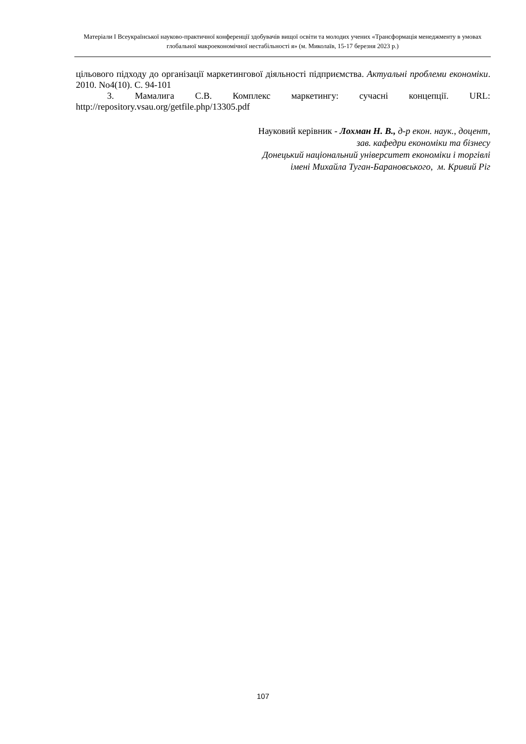Матеріали I Всеукраїнської науково-практичної конференції здобувачів вищої освіти та молодих учених «Трансформація менеджменту в умовах глобальної макроекономічної нестабільності я» (м. Миколаїв, 15-17 березня 2023 р.)
цільового підходу до організації маркетингової діяльності підприємства. Актуальні проблеми економіки. 2010. No4(10). С. 94-101
3. Мамалига С.В. Комплекс маркетингу: сучасні концепції. URL: http://repository.vsau.org/getfile.php/13305.pdf
Науковий керівник - Лохман Н. В., д-р екон. наук., доцент,
зав. кафедри економіки та бізнесу
Донецький національний університет економіки і торгівлі
імені Михайла Туган-Барановського, м. Кривий Ріг
107